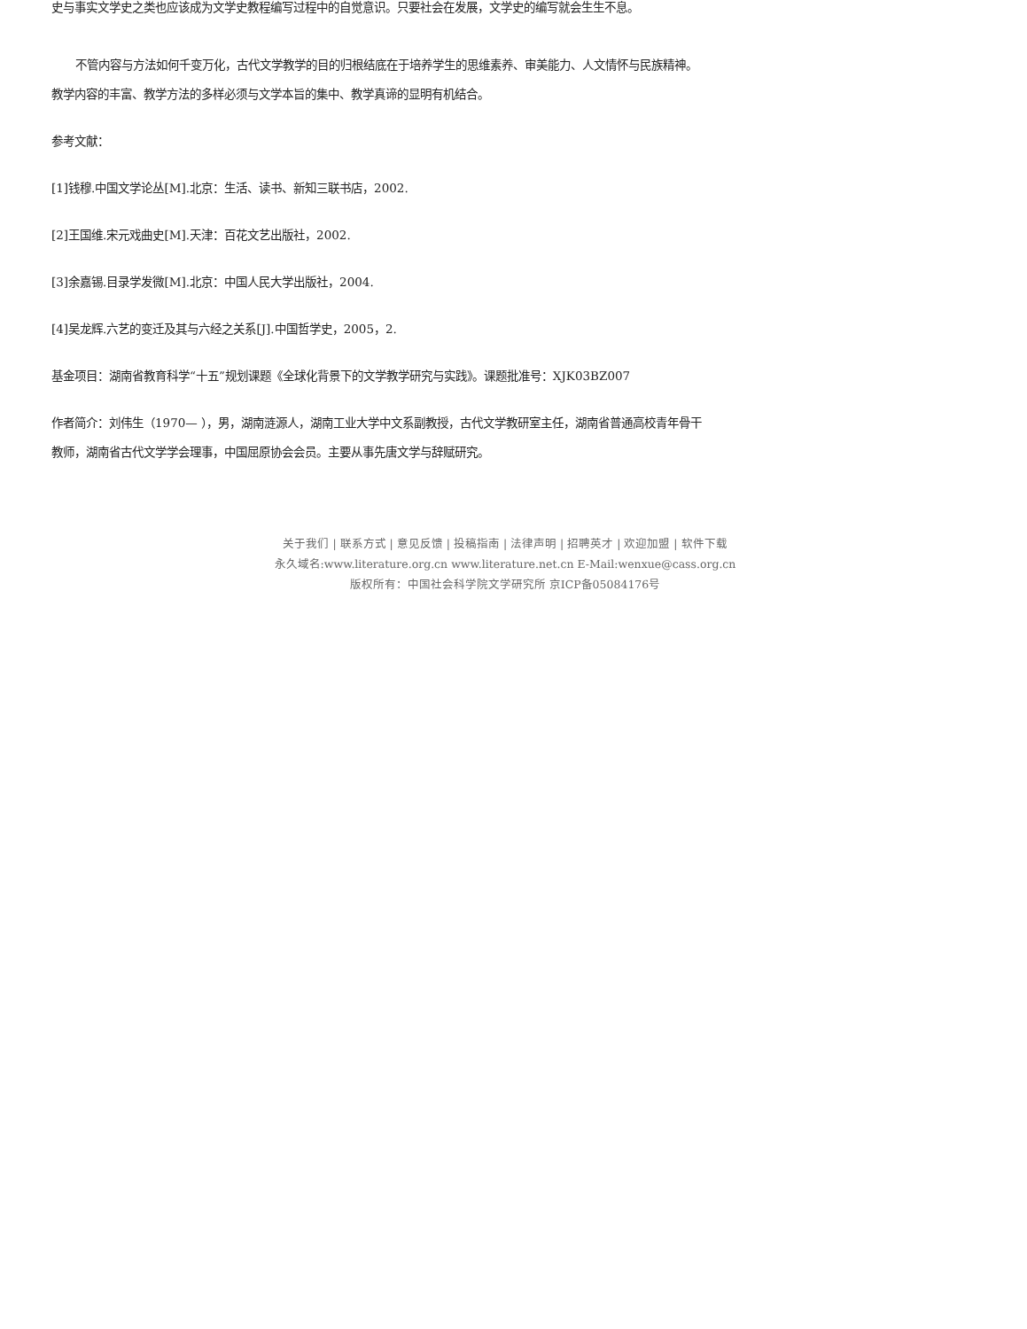史与事实文学史之类也应该成为文学史教程编写过程中的自觉意识。只要社会在发展，文学史的编写就会生生不息。
不管内容与方法如何千变万化，古代文学教学的目的归根结底在于培养学生的思维素养、审美能力、人文情怀与民族精神。教学内容的丰富、教学方法的多样必须与文学本旨的集中、教学真谛的显明有机结合。
参考文献：
[1]钱穆.中国文学论丛[M].北京：生活、读书、新知三联书店，2002.
[2]王国维.宋元戏曲史[M].天津：百花文艺出版社，2002.
[3]余嘉锡.目录学发微[M].北京：中国人民大学出版社，2004.
[4]吴龙辉.六艺的变迁及其与六经之关系[J].中国哲学史，2005，2.
基金项目：湖南省教育科学“十五”规划课题《全球化背景下的文学教学研究与实践》。课题批准号：XJK03BZ007
作者简介：刘伟生（1970— ），男，湖南涟源人，湖南工业大学中文系副教授，古代文学教研室主任，湖南省普通高校青年骨干教师，湖南省古代文学学会理事，中国屈原协会会员。主要从事先唐文学与辞赋研究。
关于我们 | 联系方式 | 意见反馈 | 投稿指南 | 法律声明 | 招聘英才 | 欢迎加盟 | 软件下载
永久域名:www.literature.org.cn www.literature.net.cn E-Mail:wenxue@cass.org.cn
版权所有：中国社会科学院文学研究所 京ICP备05084176号